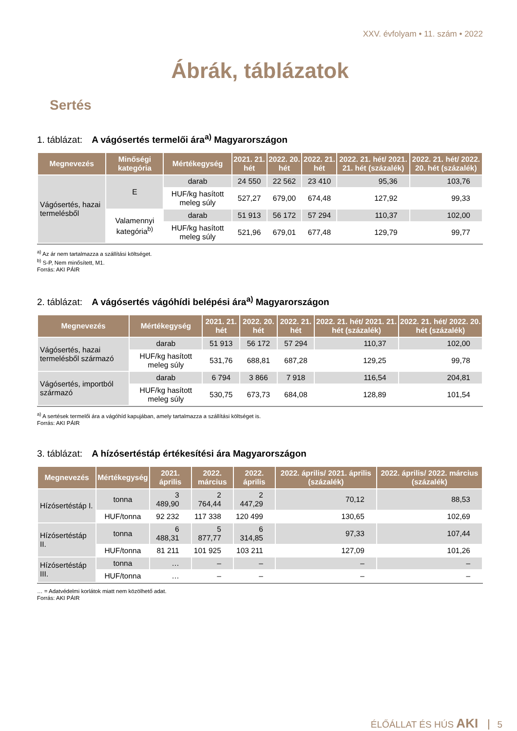XXV. évfolyam • 11. szám • 2022
Ábrák, táblázatok
Sertés
1. táblázat: A vágósertés termelői ára<sup>a)</sup> Magyarországon
| Megnevezés | Minőségi kategória | Mértékegység | 2021. 21. hét | 2022. 20. hét | 2022. 21. hét | 2022. 21. hét/ 2021. 21. hét (százalék) | 2022. 21. hét/ 2022. 20. hét (százalék) |
| --- | --- | --- | --- | --- | --- | --- | --- |
| Vágósertés, hazai termelésből | E | darab | 24 550 | 22 562 | 23 410 | 95,36 | 103,76 |
| | | HUF/kg hasított meleg súly | 527,27 | 679,00 | 674,48 | 127,92 | 99,33 |
| | Valamennyi kategória<sup>b)</sup> | darab | 51 913 | 56 172 | 57 294 | 110,37 | 102,00 |
| | | HUF/kg hasított meleg súly | 521,96 | 679,01 | 677,48 | 129,79 | 99,77 |
<sup>a)</sup> Az ár nem tartalmazza a szállítási költséget.
<sup>b)</sup> S-P, Nem minősített, M1.
Forrás: AKI PÁIR
2. táblázat: A vágósertés vágóhídi belépési ára<sup>a)</sup> Magyarországon
| Megnevezés | Mértékegység | 2021. 21. hét | 2022. 20. hét | 2022. 21. hét | 2022. 21. hét/ 2021. 21. hét (százalék) | 2022. 21. hét/ 2022. 20. hét (százalék) |
| --- | --- | --- | --- | --- | --- | --- |
| Vágósertés, hazai termelésből származó | darab | 51 913 | 56 172 | 57 294 | 110,37 | 102,00 |
| | HUF/kg hasított meleg súly | 531,76 | 688,81 | 687,28 | 129,25 | 99,78 |
| Vágósertés, importból származó | darab | 6 794 | 3 866 | 7 918 | 116,54 | 204,81 |
| | HUF/kg hasított meleg súly | 530,75 | 673,73 | 684,08 | 128,89 | 101,54 |
<sup>a)</sup> A sertések termelői ára a vágóhíd kapujában, amely tartalmazza a szállítási költséget is.
Forrás: AKI PÁIR
3. táblázat: A hízósertéstáp értékesítési ára Magyarországon
| Megnevezés | Mértékegység | 2021. április | 2022. március | 2022. április | 2022. április/ 2021. április (százalék) | 2022. április/ 2022. március (százalék) |
| --- | --- | --- | --- | --- | --- | --- |
| Hízósertéstáp I. | tonna | 3 489,90 | 2 764,44 | 2 447,29 | 70,12 | 88,53 |
| | HUF/tonna | 92 232 | 117 338 | 120 499 | 130,65 | 102,69 |
| Hízósertéstáp II. | tonna | 6 488,31 | 5 877,77 | 6 314,85 | 97,33 | 107,44 |
| | HUF/tonna | 81 211 | 101 925 | 103 211 | 127,09 | 101,26 |
| Hízósertéstáp III. | tonna | … | – | – | – | – |
| | HUF/tonna | … | – | – | – | – |
… = Adatvédelmi korlátok miatt nem közölhető adat.
Forrás: AKI PÁIR
ÉLŐÁLLAT ÉS HÚS AKI 5